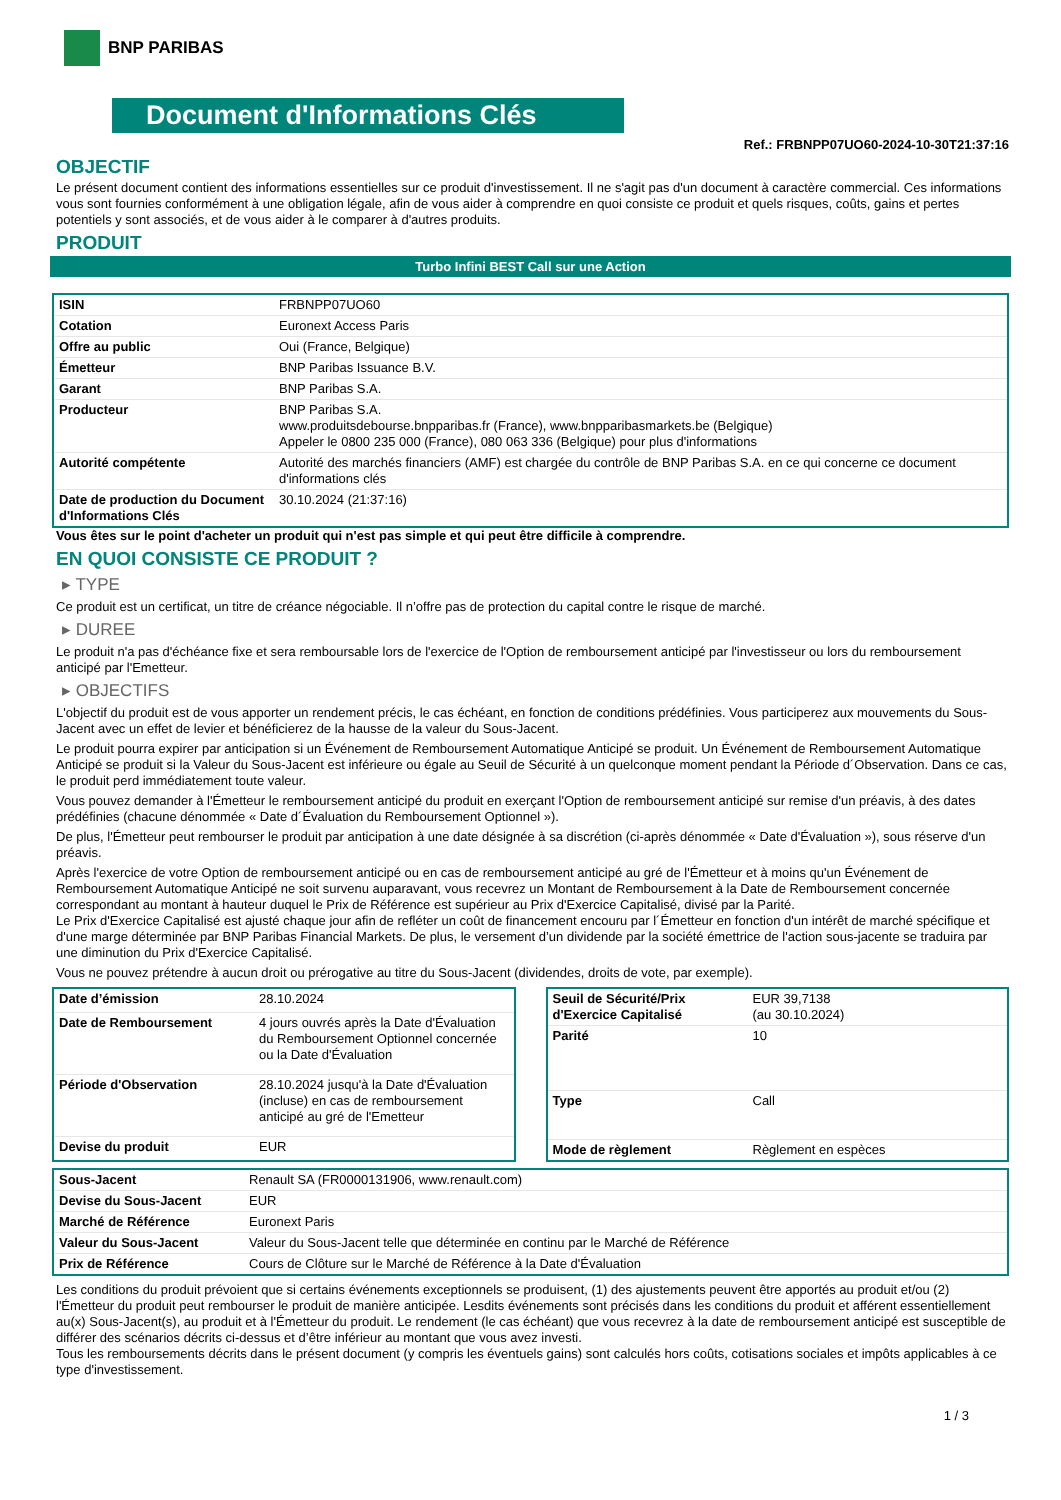BNP PARIBAS
Document d'Informations Clés
Ref.: FRBNPP07UO60-2024-10-30T21:37:16
OBJECTIF
Le présent document contient des informations essentielles sur ce produit d'investissement. Il ne s'agit pas d'un document à caractère commercial. Ces informations vous sont fournies conformément à une obligation légale, afin de vous aider à comprendre en quoi consiste ce produit et quels risques, coûts, gains et pertes potentiels y sont associés, et de vous aider à le comparer à d'autres produits.
PRODUIT
Turbo Infini BEST Call sur une Action
| ISIN | FRBNPP07UO60 |
| Cotation | Euronext Access Paris |
| Offre au public | Oui (France, Belgique) |
| Émetteur | BNP Paribas Issuance B.V. |
| Garant | BNP Paribas S.A. |
| Producteur | BNP Paribas S.A. www.produitsdebourse.bnpparibas.fr (France), www.bnpparibasmarkets.be (Belgique) Appeler le 0800 235 000 (France), 080 063 336 (Belgique) pour plus d'informations |
| Autorité compétente | Autorité des marchés financiers (AMF) est chargée du contrôle de BNP Paribas S.A. en ce qui concerne ce document d'informations clés |
| Date de production du Document d'Informations Clés | 30.10.2024 (21:37:16) |
Vous êtes sur le point d'acheter un produit qui n'est pas simple et qui peut être difficile à comprendre.
EN QUOI CONSISTE CE PRODUIT ?
▸ TYPE
Ce produit est un certificat, un titre de créance négociable. Il n’offre pas de protection du capital contre le risque de marché.
▸ DUREE
Le produit n'a pas d'échéance fixe et sera remboursable lors de l'exercice de l'Option de remboursement anticipé par l'investisseur ou lors du remboursement anticipé par l'Emetteur.
▸ OBJECTIFS
L'objectif du produit est de vous apporter un rendement précis, le cas échéant, en fonction de conditions prédéfinies. Vous participerez aux mouvements du Sous-Jacent avec un effet de levier et bénéficierez de la hausse de la valeur du Sous-Jacent.
Le produit pourra expirer par anticipation si un Événement de Remboursement Automatique Anticipé se produit. Un Événement de Remboursement Automatique Anticipé se produit si la Valeur du Sous-Jacent est inférieure ou égale au Seuil de Sécurité à un quelconque moment pendant la Période d´Observation. Dans ce cas, le produit perd immédiatement toute valeur.
Vous pouvez demander à l'Émetteur le remboursement anticipé du produit en exerçant l'Option de remboursement anticipé sur remise d'un préavis, à des dates prédéfinies (chacune dénommée « Date d´Évaluation du Remboursement Optionnel »).
De plus, l'Émetteur peut rembourser le produit par anticipation à une date désignée à sa discrétion (ci-après dénommée « Date d'Évaluation »), sous réserve d'un préavis.
Après l'exercice de votre Option de remboursement anticipé ou en cas de remboursement anticipé au gré de l'Émetteur et à moins qu'un Événement de Remboursement Automatique Anticipé ne soit survenu auparavant, vous recevrez un Montant de Remboursement à la Date de Remboursement concernée correspondant au montant à hauteur duquel le Prix de Référence est supérieur au Prix d'Exercice Capitalisé, divisé par la Parité.
Le Prix d'Exercice Capitalisé est ajusté chaque jour afin de refléter un coût de financement encouru par l´Émetteur en fonction d'un intérêt de marché spécifique et d'une marge déterminée par BNP Paribas Financial Markets. De plus, le versement d’un dividende par la société émettrice de l'action sous-jacente se traduira par une diminution du Prix d'Exercice Capitalisé.
Vous ne pouvez prétendre à aucun droit ou prérogative au titre du Sous-Jacent (dividendes, droits de vote, par exemple).
| Date d’émission | 28.10.2024 |
| Date de Remboursement | 4 jours ouvrés après la Date d'Évaluation du Remboursement Optionnel concernée ou la Date d'Évaluation |
| Période d'Observation | 28.10.2024 jusqu'à la Date d'Évaluation (incluse) en cas de remboursement anticipé au gré de l'Emetteur |
| Devise du produit | EUR |
| Seuil de Sécurité/Prix d'Exercice Capitalisé | EUR 39,7138 (au 30.10.2024) |
| Parité | 10 |
| Type | Call |
| Mode de règlement | Règlement en espèces |
| Sous-Jacent | Renault SA (FR0000131906, www.renault.com) |
| Devise du Sous-Jacent | EUR |
| Marché de Référence | Euronext Paris |
| Valeur du Sous-Jacent | Valeur du Sous-Jacent telle que déterminée en continu par le Marché de Référence |
| Prix de Référence | Cours de Clôture sur le Marché de Référence à la Date d'Évaluation |
Les conditions du produit prévoient que si certains événements exceptionnels se produisent, (1) des ajustements peuvent être apportés au produit et/ou (2) l'Émetteur du produit peut rembourser le produit de manière anticipée. Lesdits événements sont précisés dans les conditions du produit et afférent essentiellement au(x) Sous-Jacent(s), au produit et à l'Émetteur du produit. Le rendement (le cas échéant) que vous recevrez à la date de remboursement anticipé est susceptible de différer des scénarios décrits ci-dessus et d’être inférieur au montant que vous avez investi.
Tous les remboursements décrits dans le présent document (y compris les éventuels gains) sont calculés hors coûts, cotisations sociales et impôts applicables à ce type d'investissement.
1 / 3